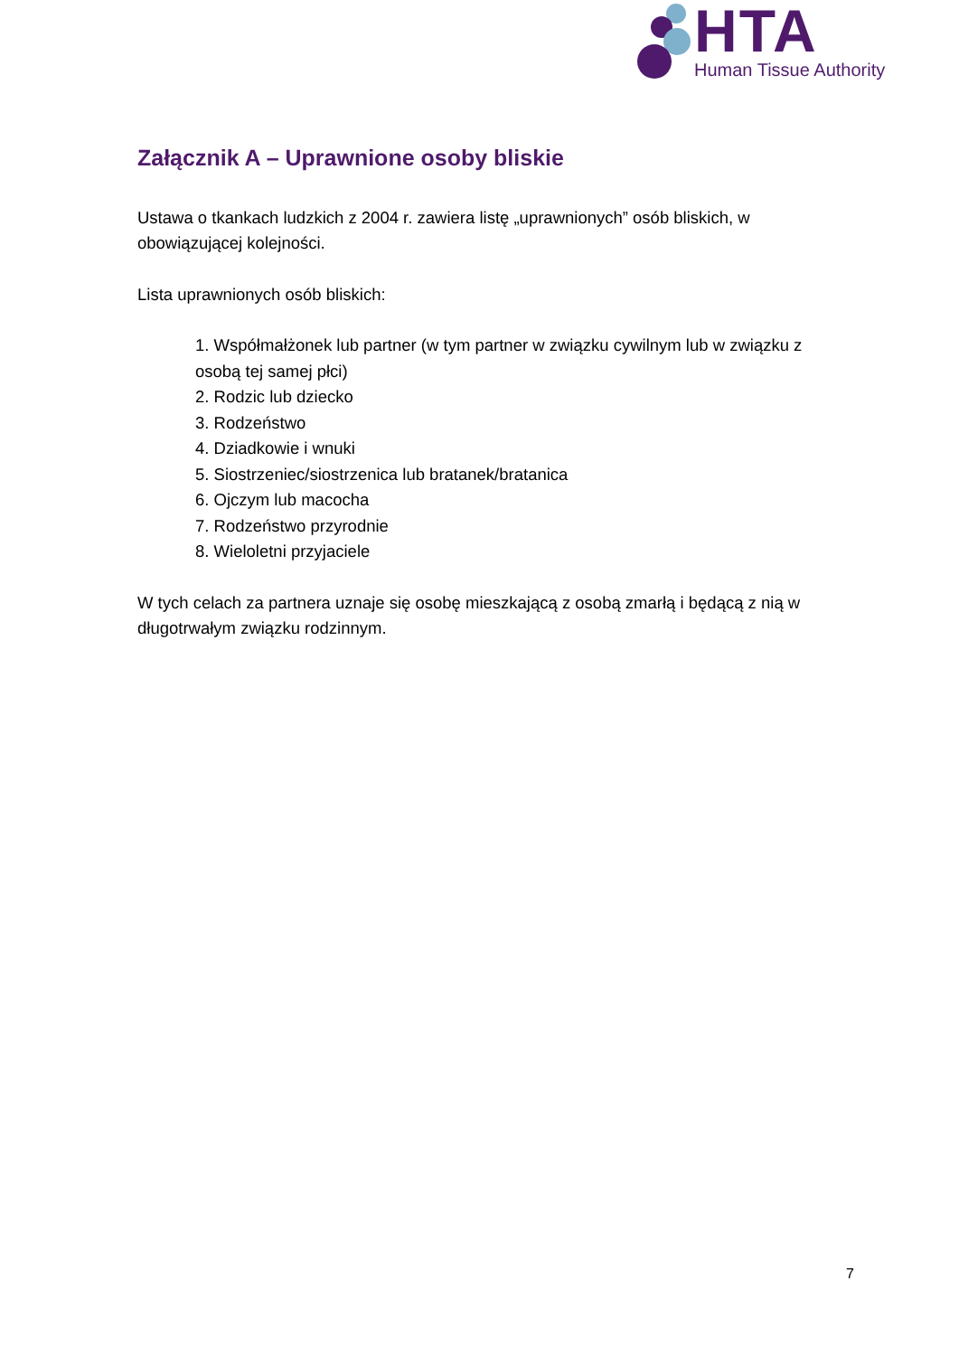HTA
Human Tissue Authority
Załącznik A – Uprawnione osoby bliskie
Ustawa o tkankach ludzkich z 2004 r. zawiera listę „uprawnionych” osób bliskich, w obowiązującej kolejności.
Lista uprawnionych osób bliskich:
1. Współmałżonek lub partner (w tym partner w związku cywilnym lub w związku z osobą tej samej płci)
2. Rodzic lub dziecko
3. Rodzeństwo
4. Dziadkowie i wnuki
5. Siostrzeniec/siostrzenica lub bratanek/bratanica
6. Ojczym lub macocha
7. Rodzeństwo przyrodnie
8. Wieloletni przyjaciele
W tych celach za partnera uznaje się osobę mieszkającą z osobą zmarłą i będącą z nią w długotrwałym związku rodzinnym.
7